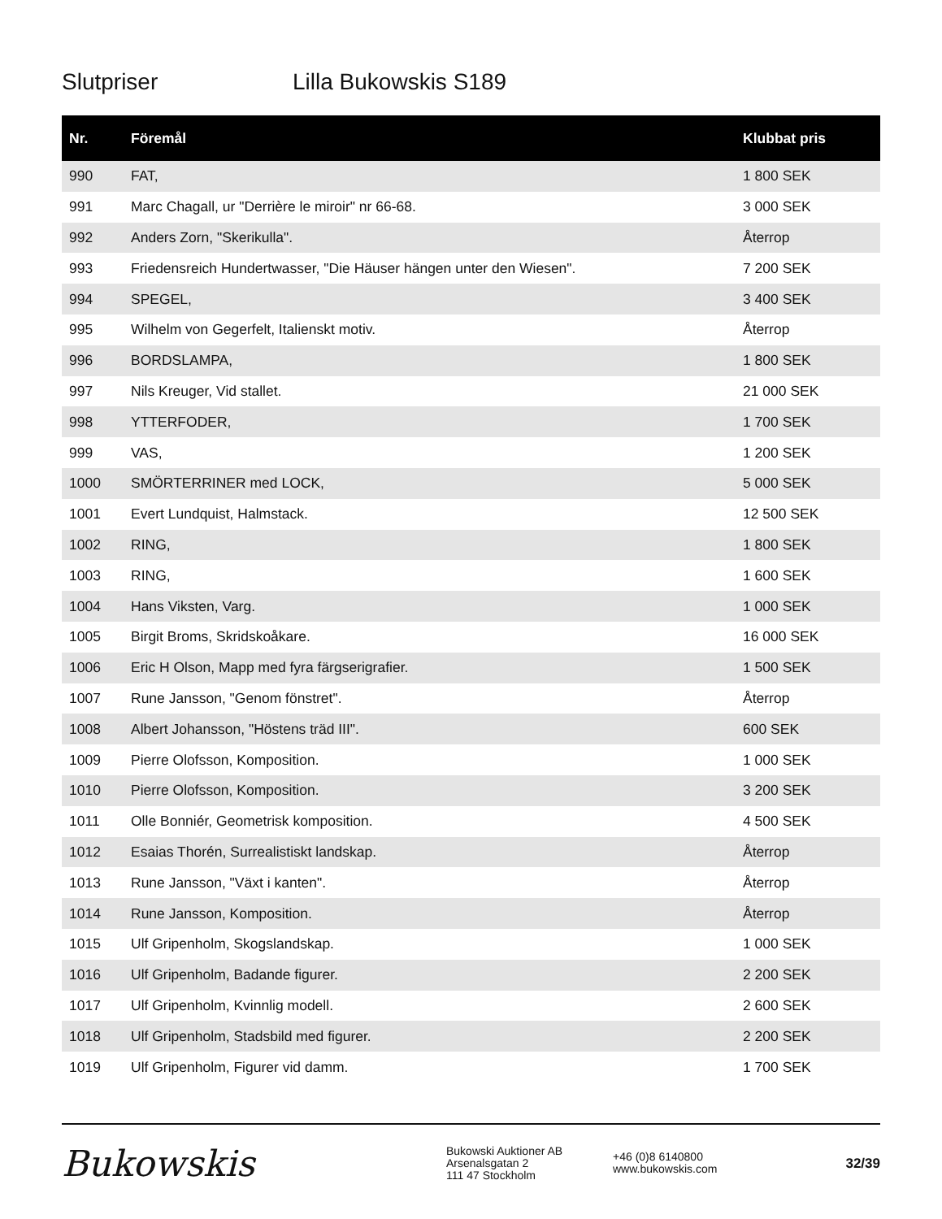Slutpriser Lilla Bukowskis S189
| Nr. | Föremål | Klubbat pris |
| --- | --- | --- |
| 990 | FAT, | 1 800 SEK |
| 991 | Marc Chagall, ur "Derrière le miroir" nr 66-68. | 3 000 SEK |
| 992 | Anders Zorn, "Skerikulla". | Återrop |
| 993 | Friedensreich Hundertwasser, "Die Häuser hängen unter den Wiesen". | 7 200 SEK |
| 994 | SPEGEL, | 3 400 SEK |
| 995 | Wilhelm von Gegerfelt, Italienskt motiv. | Återrop |
| 996 | BORDSLAMPA, | 1 800 SEK |
| 997 | Nils Kreuger, Vid stallet. | 21 000 SEK |
| 998 | YTTERFODER, | 1 700 SEK |
| 999 | VAS, | 1 200 SEK |
| 1000 | SMÖRTERRINER med LOCK, | 5 000 SEK |
| 1001 | Evert Lundquist, Halmstack. | 12 500 SEK |
| 1002 | RING, | 1 800 SEK |
| 1003 | RING, | 1 600 SEK |
| 1004 | Hans Viksten, Varg. | 1 000 SEK |
| 1005 | Birgit Broms, Skridskoåkare. | 16 000 SEK |
| 1006 | Eric H Olson, Mapp med fyra färgserigrafier. | 1 500 SEK |
| 1007 | Rune Jansson, "Genom fönstret". | Återrop |
| 1008 | Albert Johansson, "Höstens träd III". | 600 SEK |
| 1009 | Pierre Olofsson, Komposition. | 1 000 SEK |
| 1010 | Pierre Olofsson, Komposition. | 3 200 SEK |
| 1011 | Olle Bonniér, Geometrisk komposition. | 4 500 SEK |
| 1012 | Esaias Thorén, Surrealistiskt landskap. | Återrop |
| 1013 | Rune Jansson, "Växt i kanten". | Återrop |
| 1014 | Rune Jansson, Komposition. | Återrop |
| 1015 | Ulf Gripenholm, Skogslandskap. | 1 000 SEK |
| 1016 | Ulf Gripenholm, Badande figurer. | 2 200 SEK |
| 1017 | Ulf Gripenholm, Kvinnlig modell. | 2 600 SEK |
| 1018 | Ulf Gripenholm, Stadsbild med figurer. | 2 200 SEK |
| 1019 | Ulf Gripenholm, Figurer vid damm. | 1 700 SEK |
Bukowskis
Bukowski Auktioner AB
Arsenalsgatan 2
111 47 Stockholm
+46 (0)8 6140800
www.bukowskis.com
32/39